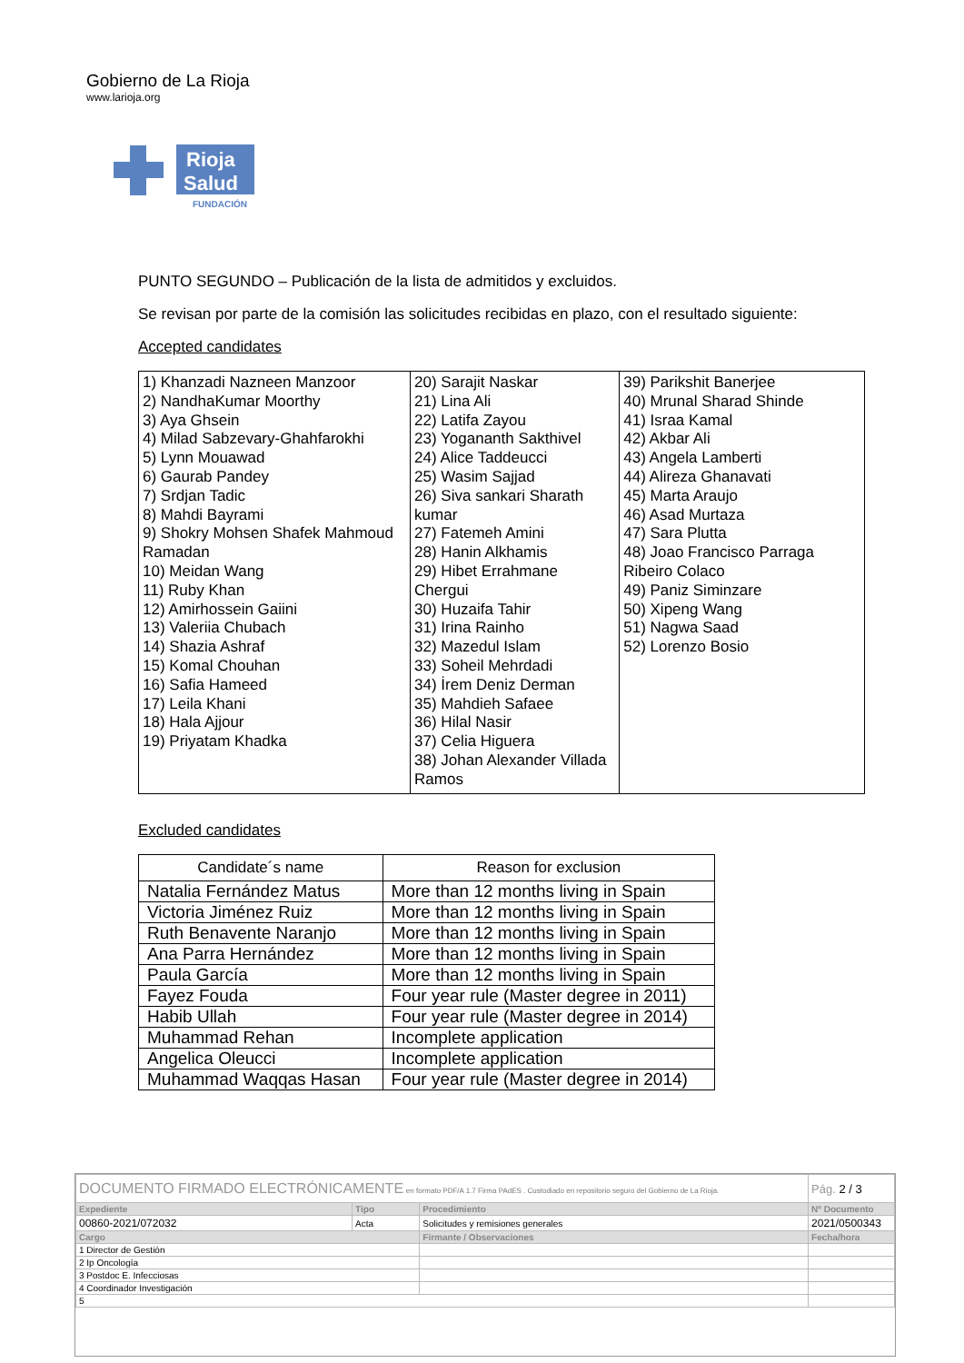Gobierno de La Rioja
www.larioja.org
Rioja
Salud
FUNDACIÓN
PUNTO SEGUNDO – Publicación de la lista de admitidos y excluidos.
Se revisan por parte de la comisión las solicitudes recibidas en plazo, con el resultado siguiente:
Accepted candidates
| 1) Khanzadi Nazneen Manzoor 2) NandhaKumar Moorthy 3) Aya Ghsein 4) Milad Sabzevary-Ghahfarokhi 5) Lynn Mouawad 6) Gaurab Pandey 7) Srdjan Tadic 8) Mahdi Bayrami 9) Shokry Mohsen Shafek Mahmoud Ramadan 10) Meidan Wang 11) Ruby Khan 12) Amirhossein Gaiini 13) Valeriia Chubach 14) Shazia Ashraf 15) Komal Chouhan 16) Safia Hameed 17) Leila Khani 18) Hala Ajjour 19) Priyatam Khadka | 20) Sarajit Naskar 21) Lina Ali 22) Latifa Zayou 23) Yogananth Sakthivel 24) Alice Taddeucci 25) Wasim Sajjad 26) Siva sankari Sharath kumar 27) Fatemeh Amini 28) Hanin Alkhamis 29) Hibet Errahmane Chergui 30) Huzaifa Tahir 31) Irina Rainho 32) Mazedul Islam 33) Soheil Mehrdadi 34) İrem Deniz Derman 35) Mahdieh Safaee 36) Hilal Nasir 37) Celia Higuera 38) Johan Alexander Villada Ramos | 39) Parikshit Banerjee 40) Mrunal Sharad Shinde 41) Israa Kamal 42) Akbar Ali 43) Angela Lamberti 44) Alireza Ghanavati 45) Marta Araujo 46) Asad Murtaza 47) Sara Plutta 48) Joao Francisco Parraga Ribeiro Colaco 49) Paniz Siminzare 50) Xipeng Wang 51) Nagwa Saad 52) Lorenzo Bosio |
Excluded candidates
| Candidate´s name | Reason for exclusion |
| --- | --- |
| Natalia Fernández Matus | More than 12 months living in Spain |
| Victoria Jiménez Ruiz | More than 12 months living in Spain |
| Ruth Benavente Naranjo | More than 12 months living in Spain |
| Ana Parra Hernández | More than 12 months living in Spain |
| Paula García | More than 12 months living in Spain |
| Fayez Fouda | Four year rule (Master degree in 2011) |
| Habib Ullah | Four year rule (Master degree in 2014) |
| Muhammad Rehan | Incomplete application |
| Angelica Oleucci | Incomplete application |
| Muhammad Waqqas Hasan | Four year rule (Master degree in 2014) |
| DOCUMENTO FIRMADO ELECTRÓNICAMENTE en formato PDF/A 1.7 Firma PAdES . Custodiado en repositorio seguro del Gobierno de La Rioja. | | | Pág. 2 / 3 |
| Expediente | Tipo | Procedimiento | Nº Documento |
| 00860-2021/072032 | Acta | Solicitudes y remisiones generales | 2021/0500343 |
| Cargo | | Firmante / Observaciones | Fecha/hora |
| 1 Director de Gestión | | | |
| 2 Ip Oncología | | | |
| 3 Postdoc E. Infecciosas | | | |
| 4 Coordinador Investigación | | | |
| 5 | | | |